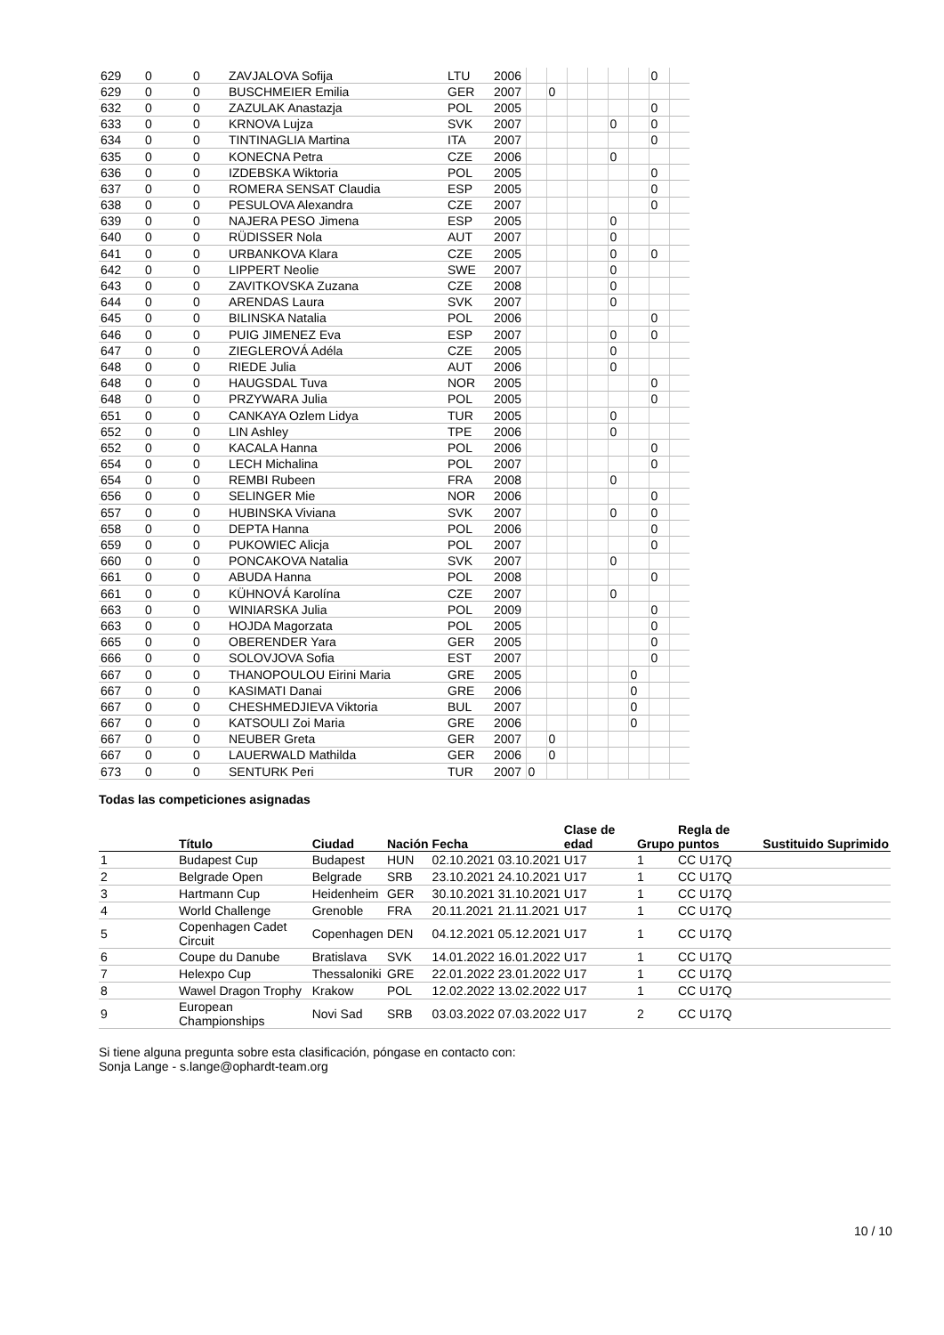| 629 | 0 | 0 | ZAVJALOVA Sofija | LTU | 2006 | | | | | | | 0 | |
| 629 | 0 | 0 | BUSCHMEIER Emilia | GER | 2007 | | 0 | | | | | | |
| 632 | 0 | 0 | ZAZULAK Anastazja | POL | 2005 | | | | | | | 0 | |
| 633 | 0 | 0 | KRNOVA Lujza | SVK | 2007 | | | | | 0 | | 0 | |
| 634 | 0 | 0 | TINTINAGLIA Martina | ITA | 2007 | | | | | | | 0 | |
| 635 | 0 | 0 | KONECNA Petra | CZE | 2006 | | | | | 0 | | | |
| 636 | 0 | 0 | IZDEBSKA Wiktoria | POL | 2005 | | | | | | | 0 | |
| 637 | 0 | 0 | ROMERA SENSAT Claudia | ESP | 2005 | | | | | | | 0 | |
| 638 | 0 | 0 | PESULOVA Alexandra | CZE | 2007 | | | | | | | 0 | |
| 639 | 0 | 0 | NAJERA PESO Jimena | ESP | 2005 | | | | | 0 | | | |
| 640 | 0 | 0 | RÜDISSER Nola | AUT | 2007 | | | | | 0 | | | |
| 641 | 0 | 0 | URBANKOVA Klara | CZE | 2005 | | | | | 0 | | 0 | |
| 642 | 0 | 0 | LIPPERT Neolie | SWE | 2007 | | | | | 0 | | | |
| 643 | 0 | 0 | ZAVITKOVSKA Zuzana | CZE | 2008 | | | | | 0 | | | |
| 644 | 0 | 0 | ARENDAS Laura | SVK | 2007 | | | | | 0 | | | |
| 645 | 0 | 0 | BILINSKA Natalia | POL | 2006 | | | | | | | 0 | |
| 646 | 0 | 0 | PUIG JIMENEZ Eva | ESP | 2007 | | | | | 0 | | 0 | |
| 647 | 0 | 0 | ZIEGLEROVÁ Adéla | CZE | 2005 | | | | | 0 | | | |
| 648 | 0 | 0 | RIEDE Julia | AUT | 2006 | | | | | 0 | | | |
| 648 | 0 | 0 | HAUGSDAL Tuva | NOR | 2005 | | | | | | | 0 | |
| 648 | 0 | 0 | PRZYWARA Julia | POL | 2005 | | | | | | | 0 | |
| 651 | 0 | 0 | CANKAYA Ozlem Lidya | TUR | 2005 | | | | | 0 | | | |
| 652 | 0 | 0 | LIN Ashley | TPE | 2006 | | | | | 0 | | | |
| 652 | 0 | 0 | KACALA Hanna | POL | 2006 | | | | | | | 0 | |
| 654 | 0 | 0 | LECH Michalina | POL | 2007 | | | | | | | 0 | |
| 654 | 0 | 0 | REMBI Rubeen | FRA | 2008 | | | | | 0 | | | |
| 656 | 0 | 0 | SELINGER Mie | NOR | 2006 | | | | | | | 0 | |
| 657 | 0 | 0 | HUBINSKA Viviana | SVK | 2007 | | | | | 0 | | 0 | |
| 658 | 0 | 0 | DEPTA Hanna | POL | 2006 | | | | | | | 0 | |
| 659 | 0 | 0 | PUKOWIEC Alicja | POL | 2007 | | | | | | | 0 | |
| 660 | 0 | 0 | PONCAKOVA Natalia | SVK | 2007 | | | | | 0 | | | |
| 661 | 0 | 0 | ABUDA Hanna | POL | 2008 | | | | | | | 0 | |
| 661 | 0 | 0 | KÜHNOVÁ Karolína | CZE | 2007 | | | | | 0 | | | |
| 663 | 0 | 0 | WINIARSKA Julia | POL | 2009 | | | | | | | 0 | |
| 663 | 0 | 0 | HOJDA Magorzata | POL | 2005 | | | | | | | 0 | |
| 665 | 0 | 0 | OBERENDER Yara | GER | 2005 | | | | | | | 0 | |
| 666 | 0 | 0 | SOLOVJOVA Sofia | EST | 2007 | | | | | | | 0 | |
| 667 | 0 | 0 | THANOPOULOU Eirini Maria | GRE | 2005 | | | | | | 0 | | |
| 667 | 0 | 0 | KASIMATI Danai | GRE | 2006 | | | | | | 0 | | |
| 667 | 0 | 0 | CHESHMEDJIEVA Viktoria | BUL | 2007 | | | | | | 0 | | |
| 667 | 0 | 0 | KATSOULI Zoi Maria | GRE | 2006 | | | | | | 0 | | |
| 667 | 0 | 0 | NEUBER Greta | GER | 2007 | | 0 | | | | | | |
| 667 | 0 | 0 | LAUERWALD Mathilda | GER | 2006 | | 0 | | | | | | |
| 673 | 0 | 0 | SENTURK Peri | TUR | 2007 | 0 | | | | | | | |
Todas las competiciones asignadas
| | Título | Ciudad | Nación | Fecha | | Clase de edad | Grupo | Regla de puntos | Sustituido | Suprimido |
| --- | --- | --- | --- | --- | --- | --- | --- | --- | --- | --- |
| 1 | Budapest Cup | Budapest | HUN | 02.10.2021 | 03.10.2021 | U17 | 1 | CC U17Q | | |
| 2 | Belgrade Open | Belgrade | SRB | 23.10.2021 | 24.10.2021 | U17 | 1 | CC U17Q | | |
| 3 | Hartmann Cup | Heidenheim | GER | 30.10.2021 | 31.10.2021 | U17 | 1 | CC U17Q | | |
| 4 | World Challenge | Grenoble | FRA | 20.11.2021 | 21.11.2021 | U17 | 1 | CC U17Q | | |
| 5 | Copenhagen Cadet Circuit | Copenhagen | DEN | 04.12.2021 | 05.12.2021 | U17 | 1 | CC U17Q | | |
| 6 | Coupe du Danube | Bratislava | SVK | 14.01.2022 | 16.01.2022 | U17 | 1 | CC U17Q | | |
| 7 | Helexpo Cup | Thessaloniki | GRE | 22.01.2022 | 23.01.2022 | U17 | 1 | CC U17Q | | |
| 8 | Wawel Dragon Trophy | Krakow | POL | 12.02.2022 | 13.02.2022 | U17 | 1 | CC U17Q | | |
| 9 | European Championships | Novi Sad | SRB | 03.03.2022 | 07.03.2022 | U17 | 2 | CC U17Q | | |
Si tiene alguna pregunta sobre esta clasificación, póngase en contacto con:
Sonja Lange - s.lange@ophardt-team.org
10 / 10